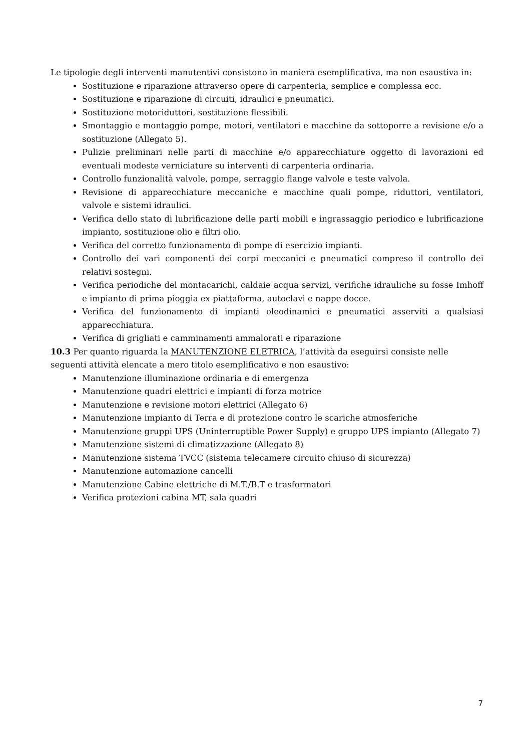Le tipologie degli interventi manutentivi consistono in maniera esemplificativa, ma non esaustiva in:
Sostituzione e riparazione attraverso opere di carpenteria, semplice e complessa ecc.
Sostituzione e riparazione di circuiti, idraulici e pneumatici.
Sostituzione motoriduttori, sostituzione flessibili.
Smontaggio e montaggio pompe, motori, ventilatori e macchine da sottoporre a revisione e/o a sostituzione (Allegato 5).
Pulizie preliminari nelle parti di macchine e/o apparecchiature oggetto di lavorazioni ed eventuali modeste verniciature su interventi di carpenteria ordinaria.
Controllo funzionalità valvole, pompe, serraggio flange valvole e teste valvola.
Revisione di apparecchiature meccaniche e macchine quali pompe, riduttori, ventilatori, valvole e sistemi idraulici.
Verifica dello stato di lubrificazione delle parti mobili e ingrassaggio periodico e lubrificazione impianto, sostituzione olio e filtri olio.
Verifica del corretto funzionamento di pompe di esercizio impianti.
Controllo dei vari componenti dei corpi meccanici e pneumatici compreso il controllo dei relativi sostegni.
Verifica periodiche del montacarichi, caldaie acqua servizi, verifiche idrauliche su fosse Imhoff e impianto di prima pioggia ex piattaforma, autoclavi e nappe docce.
Verifica del funzionamento di impianti oleodinamici e pneumatici asserviti a qualsiasi apparecchiatura.
Verifica di grigliati e camminamenti ammalorati e riparazione
10.3 Per quanto riguarda la MANUTENZIONE ELETRICA, l’attività da eseguirsi consiste nelle seguenti attività elencate a mero titolo esemplificativo e non esaustivo:
Manutenzione illuminazione ordinaria e di emergenza
Manutenzione quadri elettrici e impianti di forza motrice
Manutenzione e revisione motori elettrici (Allegato 6)
Manutenzione impianto di Terra e di protezione contro le scariche atmosferiche
Manutenzione gruppi UPS (Uninterruptible Power Supply) e gruppo UPS impianto (Allegato 7)
Manutenzione sistemi di climatizzazione (Allegato 8)
Manutenzione sistema TVCC (sistema telecamere circuito chiuso di sicurezza)
Manutenzione automazione cancelli
Manutenzione Cabine elettriche di M.T./B.T e trasformatori
Verifica protezioni cabina MT, sala quadri
7